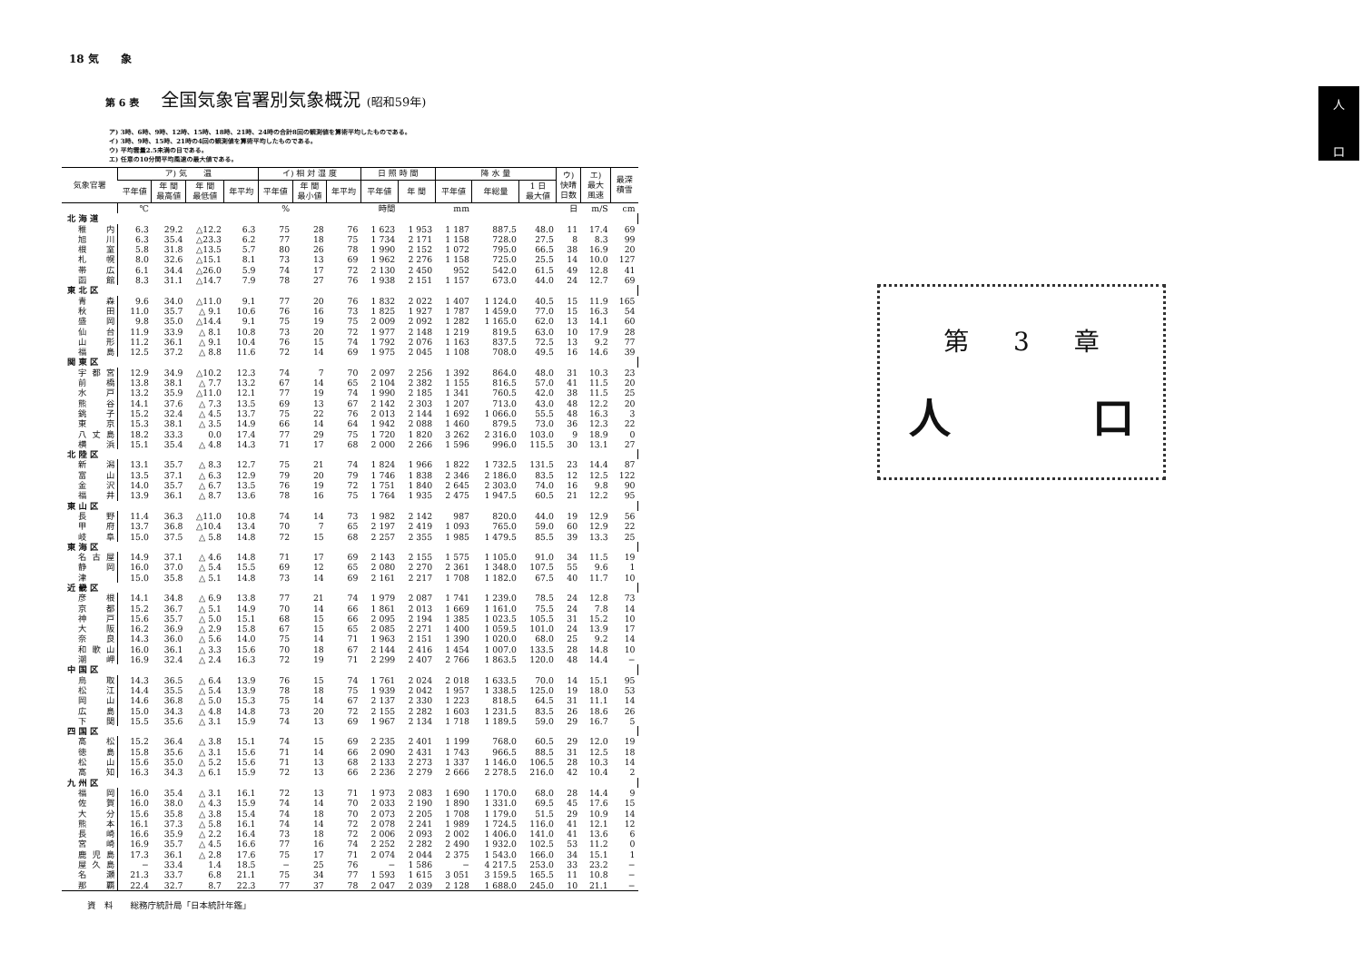18 気　　象
第 6 表 全国気象官署別気象概況 (昭和59年)
ア) 3時、6時、9時、12時、15時、18時、21時、24時の合計8回の観測値を算術平均したものである。
イ) 3時、9時、15時、21時の4回の観測値を算術平均したものである。
ウ) 平均雲量2.5未満の日である。
エ) 任意の10分間平均風速の最大値である。
| 気象官署 | ア) 気 温 | | | | イ) 相 対 湿 度 | | | 日 照 時 間 | | 降 水 量 | | | ウ) 快晴 日数 | エ) 最大 風速 | 最深 積雪 |
| --- | --- | --- | --- | --- | --- | --- | --- | --- | --- | --- | --- | --- | --- | --- | --- |
| | 平年値 | 年 間 最高値 | 年 間 最低値 | 年平均 | 平年値 | 年 間 最小値 | 年平均 | 平年値 | 年 間 | 平年値 | 年総量 | 1 日 最大値 | | | |
| | ℃ | | | | % | | | 時間 | | mm | | | 日 | m/S | cm |
| 北 海 道 | | | | | | | | | | | | | | | |
| 稚内 | 6.3 | 29.2 | △12.2 | 6.3 | 75 | 28 | 76 | 1 623 | 1 953 | 1 187 | 887.5 | 48.0 | 11 | 17.4 | 69 |
| 旭川 | 6.3 | 35.4 | △23.3 | 6.2 | 77 | 18 | 75 | 1 734 | 2 171 | 1 158 | 728.0 | 27.5 | 8 | 8.3 | 99 |
| 根室 | 5.8 | 31.8 | △13.5 | 5.7 | 80 | 26 | 78 | 1 990 | 2 152 | 1 072 | 795.0 | 66.5 | 38 | 16.9 | 20 |
| 札幌 | 8.0 | 32.6 | △15.1 | 8.1 | 73 | 13 | 69 | 1 962 | 2 276 | 1 158 | 725.0 | 25.5 | 14 | 10.0 | 127 |
| 帯広 | 6.1 | 34.4 | △26.0 | 5.9 | 74 | 17 | 72 | 2 130 | 2 450 | 952 | 542.0 | 61.5 | 49 | 12.8 | 41 |
| 函館 | 8.3 | 31.1 | △14.7 | 7.9 | 78 | 27 | 76 | 1 938 | 2 151 | 1 157 | 673.0 | 44.0 | 24 | 12.7 | 69 |
| 東 北 区 | | | | | | | | | | | | | | | |
| 青森 | 9.6 | 34.0 | △11.0 | 9.1 | 77 | 20 | 76 | 1 832 | 2 022 | 1 407 | 1 124.0 | 40.5 | 15 | 11.9 | 165 |
| 秋田 | 11.0 | 35.7 | △ 9.1 | 10.6 | 76 | 16 | 73 | 1 825 | 1 927 | 1 787 | 1 459.0 | 77.0 | 15 | 16.3 | 54 |
| 盛岡 | 9.8 | 35.0 | △14.4 | 9.1 | 75 | 19 | 75 | 2 009 | 2 092 | 1 282 | 1 165.0 | 62.0 | 13 | 14.1 | 60 |
| 仙台 | 11.9 | 33.9 | △ 8.1 | 10.8 | 73 | 20 | 72 | 1 977 | 2 148 | 1 219 | 819.5 | 63.0 | 10 | 17.9 | 28 |
| 山形 | 11.2 | 36.1 | △ 9.1 | 10.4 | 76 | 15 | 74 | 1 792 | 2 076 | 1 163 | 837.5 | 72.5 | 13 | 9.2 | 77 |
| 福島 | 12.5 | 37.2 | △ 8.8 | 11.6 | 72 | 14 | 69 | 1 975 | 2 045 | 1 108 | 708.0 | 49.5 | 16 | 14.6 | 39 |
| 関 東 区 | | | | | | | | | | | | | | | |
| 宇都宮 | 12.9 | 34.9 | △10.2 | 12.3 | 74 | 7 | 70 | 2 097 | 2 256 | 1 392 | 864.0 | 48.0 | 31 | 10.3 | 23 |
| 前橋 | 13.8 | 38.1 | △ 7.7 | 13.2 | 67 | 14 | 65 | 2 104 | 2 382 | 1 155 | 816.5 | 57.0 | 41 | 11.5 | 20 |
| 水戸 | 13.2 | 35.9 | △11.0 | 12.1 | 77 | 19 | 74 | 1 990 | 2 185 | 1 341 | 760.5 | 42.0 | 38 | 11.5 | 25 |
| 熊谷 | 14.1 | 37.6 | △ 7.3 | 13.5 | 69 | 13 | 67 | 2 142 | 2 303 | 1 207 | 713.0 | 43.0 | 48 | 12.2 | 20 |
| 銚子 | 15.2 | 32.4 | △ 4.5 | 13.7 | 75 | 22 | 76 | 2 013 | 2 144 | 1 692 | 1 066.0 | 55.5 | 48 | 16.3 | 3 |
| 東京 | 15.3 | 38.1 | △ 3.5 | 14.9 | 66 | 14 | 64 | 1 942 | 2 088 | 1 460 | 879.5 | 73.0 | 36 | 12.3 | 22 |
| 八丈島 | 18.2 | 33.3 | 0.0 | 17.4 | 77 | 29 | 75 | 1 720 | 1 820 | 3 262 | 2 316.0 | 103.0 | 9 | 18.9 | 0 |
| 横浜 | 15.1 | 35.4 | △ 4.8 | 14.3 | 71 | 17 | 68 | 2 000 | 2 266 | 1 596 | 996.0 | 115.5 | 30 | 13.1 | 27 |
| 北 陸 区 | | | | | | | | | | | | | | | |
| 新潟 | 13.1 | 35.7 | △ 8.3 | 12.7 | 75 | 21 | 74 | 1 824 | 1 966 | 1 822 | 1 732.5 | 131.5 | 23 | 14.4 | 87 |
| 富山 | 13.5 | 37.1 | △ 6.3 | 12.9 | 79 | 20 | 79 | 1 746 | 1 838 | 2 346 | 2 186.0 | 83.5 | 12 | 12.5 | 122 |
| 金沢 | 14.0 | 35.7 | △ 6.7 | 13.5 | 76 | 19 | 72 | 1 751 | 1 840 | 2 645 | 2 303.0 | 74.0 | 16 | 9.8 | 90 |
| 福井 | 13.9 | 36.1 | △ 8.7 | 13.6 | 78 | 16 | 75 | 1 764 | 1 935 | 2 475 | 1 947.5 | 60.5 | 21 | 12.2 | 95 |
| 東 山 区 | | | | | | | | | | | | | | | |
| 長野 | 11.4 | 36.3 | △11.0 | 10.8 | 74 | 14 | 73 | 1 982 | 2 142 | 987 | 820.0 | 44.0 | 19 | 12.9 | 56 |
| 甲府 | 13.7 | 36.8 | △10.4 | 13.4 | 70 | 7 | 65 | 2 197 | 2 419 | 1 093 | 765.0 | 59.0 | 60 | 12.9 | 22 |
| 岐阜 | 15.0 | 37.5 | △ 5.8 | 14.8 | 72 | 15 | 68 | 2 257 | 2 355 | 1 985 | 1 479.5 | 85.5 | 39 | 13.3 | 25 |
| 東 海 区 | | | | | | | | | | | | | | | |
| 名古屋 | 14.9 | 37.1 | △ 4.6 | 14.8 | 71 | 17 | 69 | 2 143 | 2 155 | 1 575 | 1 105.0 | 91.0 | 34 | 11.5 | 19 |
| 静岡 | 16.0 | 37.0 | △ 5.4 | 15.5 | 69 | 12 | 65 | 2 080 | 2 270 | 2 361 | 1 348.0 | 107.5 | 55 | 9.6 | 1 |
| 津 | 15.0 | 35.8 | △ 5.1 | 14.8 | 73 | 14 | 69 | 2 161 | 2 217 | 1 708 | 1 182.0 | 67.5 | 40 | 11.7 | 10 |
| 近 畿 区 | | | | | | | | | | | | | | | |
| 彦根 | 14.1 | 34.8 | △ 6.9 | 13.8 | 77 | 21 | 74 | 1 979 | 2 087 | 1 741 | 1 239.0 | 78.5 | 24 | 12.8 | 73 |
| 京都 | 15.2 | 36.7 | △ 5.1 | 14.9 | 70 | 14 | 66 | 1 861 | 2 013 | 1 669 | 1 161.0 | 75.5 | 24 | 7.8 | 14 |
| 神戸 | 15.6 | 35.7 | △ 5.0 | 15.1 | 68 | 15 | 66 | 2 095 | 2 194 | 1 385 | 1 023.5 | 105.5 | 31 | 15.2 | 10 |
| 大阪 | 16.2 | 36.9 | △ 2.9 | 15.8 | 67 | 15 | 65 | 2 085 | 2 271 | 1 400 | 1 059.5 | 101.0 | 24 | 13.9 | 17 |
| 奈良 | 14.3 | 36.0 | △ 5.6 | 14.0 | 75 | 14 | 71 | 1 963 | 2 151 | 1 390 | 1 020.0 | 68.0 | 25 | 9.2 | 14 |
| 和歌山 | 16.0 | 36.1 | △ 3.3 | 15.6 | 70 | 18 | 67 | 2 144 | 2 416 | 1 454 | 1 007.0 | 133.5 | 28 | 14.8 | 10 |
| 潮岬 | 16.9 | 32.4 | △ 2.4 | 16.3 | 72 | 19 | 71 | 2 299 | 2 407 | 2 766 | 1 863.5 | 120.0 | 48 | 14.4 | − |
| 中 国 区 | | | | | | | | | | | | | | | |
| 鳥取 | 14.3 | 36.5 | △ 6.4 | 13.9 | 76 | 15 | 74 | 1 761 | 2 024 | 2 018 | 1 633.5 | 70.0 | 14 | 15.1 | 95 |
| 松江 | 14.4 | 35.5 | △ 5.4 | 13.9 | 78 | 18 | 75 | 1 939 | 2 042 | 1 957 | 1 338.5 | 125.0 | 19 | 18.0 | 53 |
| 岡山 | 14.6 | 36.8 | △ 5.0 | 15.3 | 75 | 14 | 67 | 2 137 | 2 330 | 1 223 | 818.5 | 64.5 | 31 | 11.1 | 14 |
| 広島 | 15.0 | 34.3 | △ 4.8 | 14.8 | 73 | 20 | 72 | 2 155 | 2 282 | 1 603 | 1 231.5 | 83.5 | 26 | 18.6 | 26 |
| 下関 | 15.5 | 35.6 | △ 3.1 | 15.9 | 74 | 13 | 69 | 1 967 | 2 134 | 1 718 | 1 189.5 | 59.0 | 29 | 16.7 | 5 |
| 四 国 区 | | | | | | | | | | | | | | | |
| 高松 | 15.2 | 36.4 | △ 3.8 | 15.1 | 74 | 15 | 69 | 2 235 | 2 401 | 1 199 | 768.0 | 60.5 | 29 | 12.0 | 19 |
| 徳島 | 15.8 | 35.6 | △ 3.1 | 15.6 | 71 | 14 | 66 | 2 090 | 2 431 | 1 743 | 966.5 | 88.5 | 31 | 12.5 | 18 |
| 松山 | 15.6 | 35.0 | △ 5.2 | 15.6 | 71 | 13 | 68 | 2 133 | 2 273 | 1 337 | 1 146.0 | 106.5 | 28 | 10.3 | 14 |
| 高知 | 16.3 | 34.3 | △ 6.1 | 15.9 | 72 | 13 | 66 | 2 236 | 2 279 | 2 666 | 2 278.5 | 216.0 | 42 | 10.4 | 2 |
| 九 州 区 | | | | | | | | | | | | | | | |
| 福岡 | 16.0 | 35.4 | △ 3.1 | 16.1 | 72 | 13 | 71 | 1 973 | 2 083 | 1 690 | 1 170.0 | 68.0 | 28 | 14.4 | 9 |
| 佐賀 | 16.0 | 38.0 | △ 4.3 | 15.9 | 74 | 14 | 70 | 2 033 | 2 190 | 1 890 | 1 331.0 | 69.5 | 45 | 17.6 | 15 |
| 大分 | 15.6 | 35.8 | △ 3.8 | 15.4 | 74 | 18 | 70 | 2 073 | 2 205 | 1 708 | 1 179.0 | 51.5 | 29 | 10.9 | 14 |
| 熊本 | 16.1 | 37.3 | △ 5.8 | 16.1 | 74 | 14 | 72 | 2 078 | 2 241 | 1 989 | 1 724.5 | 116.0 | 41 | 12.1 | 12 |
| 長崎 | 16.6 | 35.9 | △ 2.2 | 16.4 | 73 | 18 | 72 | 2 006 | 2 093 | 2 002 | 1 406.0 | 141.0 | 41 | 13.6 | 6 |
| 宮崎 | 16.9 | 35.7 | △ 4.5 | 16.6 | 77 | 16 | 74 | 2 252 | 2 282 | 2 490 | 1 932.0 | 102.5 | 53 | 11.2 | 0 |
| 鹿児島 | 17.3 | 36.1 | △ 2.8 | 17.6 | 75 | 17 | 71 | 2 074 | 2 044 | 2 375 | 1 543.0 | 166.0 | 34 | 15.1 | 1 |
| 屋久島 | − | 33.4 | 1.4 | 18.5 | − | 25 | 76 | − | 1 586 | − | 4 217.5 | 253.0 | 33 | 23.2 | − |
| 名瀬 | 21.3 | 33.7 | 6.8 | 21.1 | 75 | 34 | 77 | 1 593 | 1 615 | 3 051 | 3 159.5 | 165.5 | 11 | 10.8 | − |
| 那覇 | 22.4 | 32.7 | 8.7 | 22.3 | 77 | 37 | 78 | 2 047 | 2 039 | 2 128 | 1 688.0 | 245.0 | 10 | 21.1 | − |
資　料　　総務庁統計局「日本統計年鑑」
人
口
第 3 章
人 口